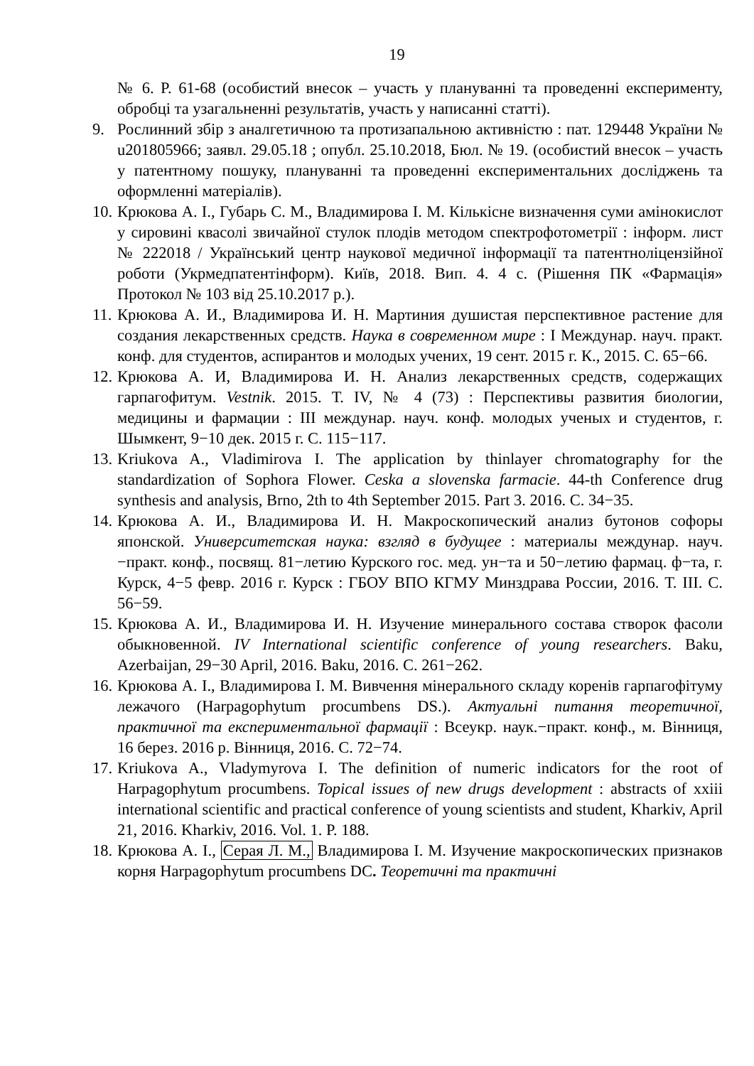19
№ 6. P. 61-68 (особистий внесок – участь у плануванні та проведенні експерименту, обробці та узагальненні результатів, участь у написанні статті).
9. Рослинний збір з аналгетичною та протизапальною активністю : пат. 129448 України № u201805966; заявл. 29.05.18 ; опубл. 25.10.2018, Бюл. № 19. (особистий внесок – участь у патентному пошуку, плануванні та проведенні експериментальних досліджень та оформленні матеріалів).
10.
Крюкова А. І., Губарь С. М., Владимирова І. М. Кількісне визначення суми амінокислот у сировині квасолі звичайної стулок плодів методом спектрофотометрії : інформ. лист № 222018 / Український центр наукової медичної інформації та патентноліцензійної роботи (Укрмедпатентінформ). Київ, 2018. Вип. 4. 4 с. (Рішення ПК «Фармація» Протокол № 103 від 25.10.2017 р.).
11.
Крюкова А. И., Владимирова И. Н. Мартиния душистая перспективное растение для создания лекарственных средств. Наука в современном мире : I Междунар. науч. практ. конф. для студентов, аспирантов и молодых учених, 19 сент. 2015 г. К., 2015. С. 65−66.
12.
Крюкова А. И, Владимирова И. Н. Анализ лекарственных средств, содержащих гарпагофитум. Vestnik. 2015. Т. IV, № 4 (73) : Перспективы развития биологии, медицины и фармации : III междунар. науч. конф. молодых ученых и студентов, г. Шымкент, 9−10 дек. 2015 г. С. 115−117.
13.
Kriukova A., Vladimirova I. The application by thinlayer chromatography for the standardization of Sophora Flower. Ceska a slovenska farmacie. 44-th Conference drug synthesis and analysis, Brno, 2th to 4th September 2015. Part 3. 2016. С. 34−35.
14.
Крюкова А. И., Владимирова И. Н. Макроскопический анализ бутонов софоры японской. Университетская наука: взгляд в будущее : материалы междунар. науч.−практ. конф., посвящ. 81−летию Курского гос. мед. ун−та и 50−летию фармац. ф−та, г. Курск, 4−5 февр. 2016 г. Курск : ГБОУ ВПО КГМУ Минздрава России, 2016. Т. III. С. 56−59.
15.
Крюкова А. И., Владимирова И. Н. Изучение минерального состава створок фасоли обыкновенной. IV International scientific conference of young researchers. Baku, Azerbaijan, 29−30 April, 2016. Baku, 2016. С. 261−262.
16.
Крюкова А. І., Владимирова І. М. Вивчення мінерального складу коренів гарпагофітуму лежачого (Harpagophytum procumbens DS.). Актуальні питання теоретичної, практичної та експериментальної фармації : Всеукр. наук.−практ. конф., м. Вінниця, 16 берез. 2016 р. Вінниця, 2016. С. 72−74.
17.
Kriukova A., Vladymyrova I. The definition of numeric indicators for the root of Harpagophytum procumbens. Topical issues of new drugs development : abstracts of xxiii international scientific and practical conference of young scientists and student, Kharkiv, April 21, 2016. Kharkiv, 2016. Vol. 1. P. 188.
18.
Крюкова А. І., Серая Л. М., Владимирова І. М. Изучение макроскопических признаков корня Harpagophytum procumbens DC. Теоретичні та практичні